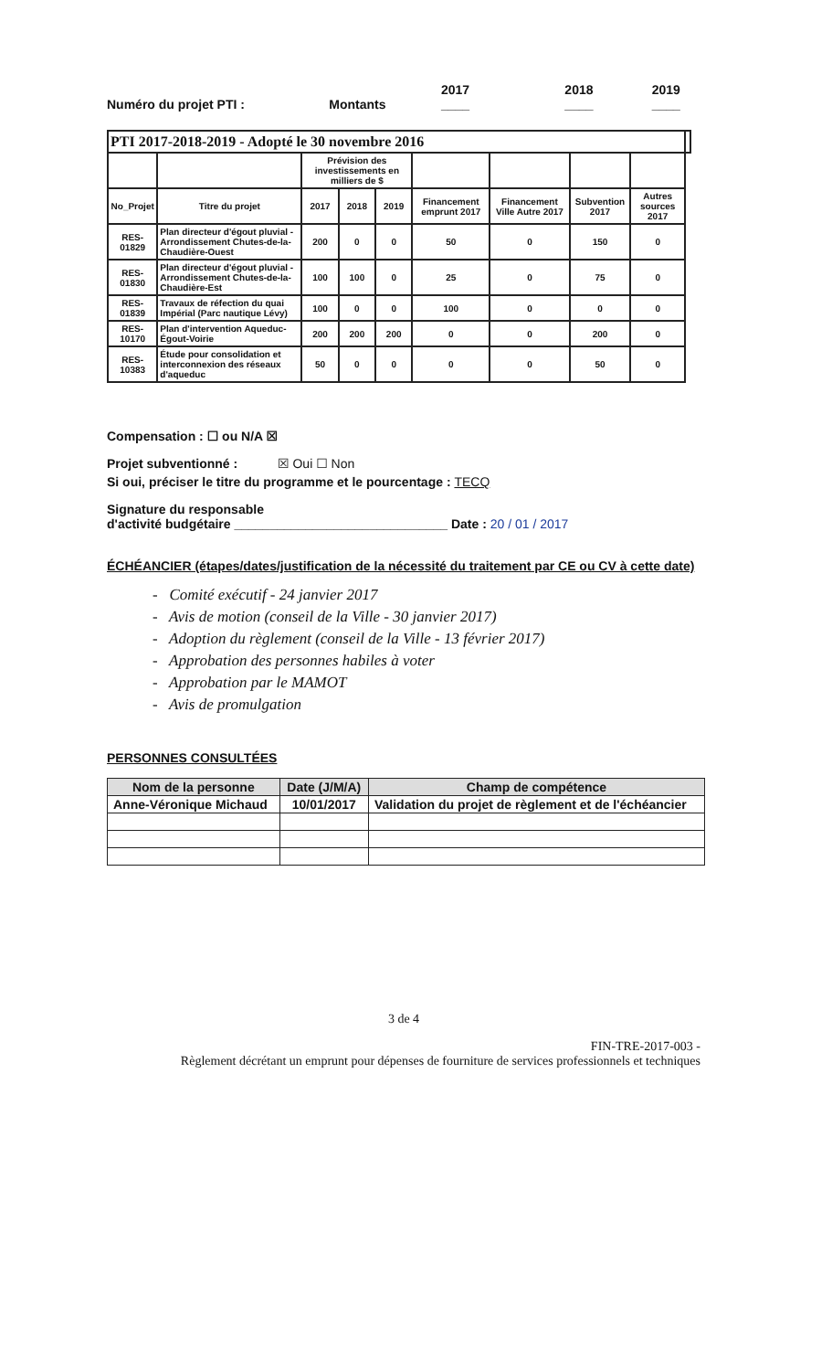Numéro du projet PTI : Montants 2017
____ 2018
____ 2019
____
| PTI 2017-2018-2019 - Adopté le 30 novembre 2016 | | | | | | | | | |
| | | Prévision des investissements en milliers de $ | | | | | | | |
| No_Projet | Titre du projet | 2017 | 2018 | 2019 | Financement emprunt 2017 | Financement Ville Autre 2017 | Subvention 2017 | Autres sources 2017 | |
| RES-01829 | Plan directeur d'égout pluvial - Arrondissement Chutes-de-la-Chaudière-Ouest | 200 | 0 | 0 | 50 | 0 | 150 | 0 | |
| RES-01830 | Plan directeur d'égout pluvial - Arrondissement Chutes-de-la-Chaudière-Est | 100 | 100 | 0 | 25 | 0 | 75 | 0 | |
| RES-01839 | Travaux de réfection du quai Impérial (Parc nautique Lévy) | 100 | 0 | 0 | 100 | 0 | 0 | 0 | |
| RES-10170 | Plan d'intervention Aqueduc-Égout-Voirie | 200 | 200 | 200 | 0 | 0 | 200 | 0 | |
| RES-10383 | Étude pour consolidation et interconnexion des réseaux d'aqueduc | 50 | 0 | 0 | 0 | 0 | 50 | 0 | |
Compensation : ☐ ou N/A ☒
Projet subventionné : ☒ Oui ☐ Non
Si oui, préciser le titre du programme et le pourcentage : TECQ
Signature du responsable
d'activité budgétaire ______________________________ Date : 20 / 01 / 2017
ÉCHÉANCIER (étapes/dates/justification de la nécessité du traitement par CE ou CV à cette date)
- Comité exécutif - 24 janvier 2017
- Avis de motion (conseil de la Ville - 30 janvier 2017)
- Adoption du règlement (conseil de la Ville - 13 février 2017)
- Approbation des personnes habiles à voter
- Approbation par le MAMOT
- Avis de promulgation
PERSONNES CONSULTÉES
| Nom de la personne | Date (J/M/A) | Champ de compétence |
| --- | --- | --- |
| Anne-Véronique Michaud | 10/01/2017 | Validation du projet de règlement et de l'échéancier |
3 de 4
FIN-TRE-2017-003 -
Règlement décrétant un emprunt pour dépenses de fourniture de services professionnels et techniques